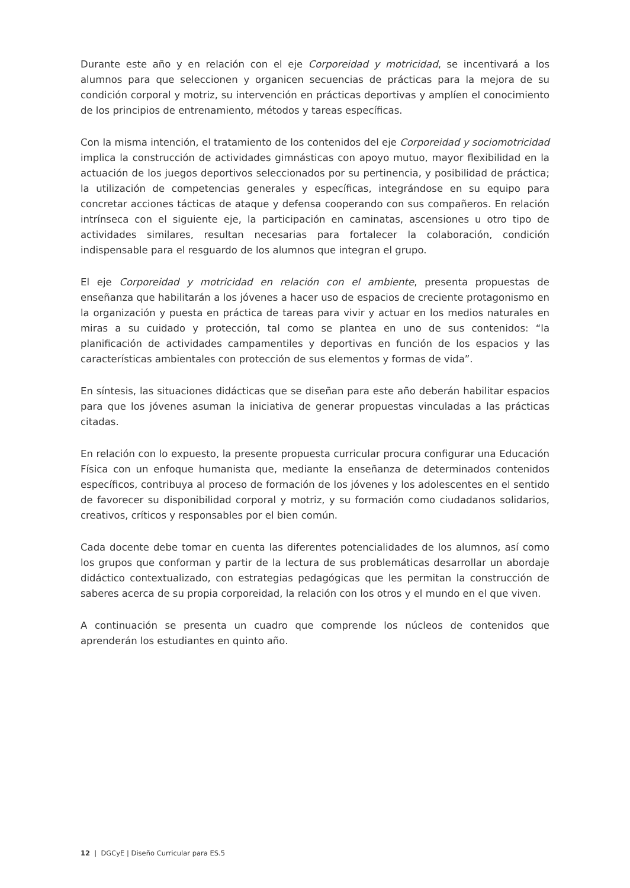Durante este año y en relación con el eje Corporeidad y motricidad, se incentivará a los alumnos para que seleccionen y organicen secuencias de prácticas para la mejora de su condición corporal y motriz, su intervención en prácticas deportivas y amplíen el conocimiento de los principios de entrenamiento, métodos y tareas específicas.
Con la misma intención, el tratamiento de los contenidos del eje Corporeidad y sociomotricidad implica la construcción de actividades gimnásticas con apoyo mutuo, mayor flexibilidad en la actuación de los juegos deportivos seleccionados por su pertinencia, y posibilidad de práctica; la utilización de competencias generales y específicas, integrándose en su equipo para concretar acciones tácticas de ataque y defensa cooperando con sus compañeros. En relación intrínseca con el siguiente eje, la participación en caminatas, ascensiones u otro tipo de actividades similares, resultan necesarias para fortalecer la colaboración, condición indispensable para el resguardo de los alumnos que integran el grupo.
El eje Corporeidad y motricidad en relación con el ambiente, presenta propuestas de enseñanza que habilitarán a los jóvenes a hacer uso de espacios de creciente protagonismo en la organización y puesta en práctica de tareas para vivir y actuar en los medios naturales en miras a su cuidado y protección, tal como se plantea en uno de sus contenidos: “la planificación de actividades campamentiles y deportivas en función de los espacios y las características ambientales con protección de sus elementos y formas de vida”.
En síntesis, las situaciones didácticas que se diseñan para este año deberán habilitar espacios para que los jóvenes asuman la iniciativa de generar propuestas vinculadas a las prácticas citadas.
En relación con lo expuesto, la presente propuesta curricular procura configurar una Educación Física con un enfoque humanista que, mediante la enseñanza de determinados contenidos específicos, contribuya al proceso de formación de los jóvenes y los adolescentes en el sentido de favorecer su disponibilidad corporal y motriz, y su formación como ciudadanos solidarios, creativos, críticos y responsables por el bien común.
Cada docente debe tomar en cuenta las diferentes potencialidades de los alumnos, así como los grupos que conforman y partir de la lectura de sus problemáticas desarrollar un abordaje didáctico contextualizado, con estrategias pedagógicas que les permitan la construcción de saberes acerca de su propia corporeidad, la relación con los otros y el mundo en el que viven.
A continuación se presenta un cuadro que comprende los núcleos de contenidos que aprenderán los estudiantes en quinto año.
12 | DGCyE | Diseño Curricular para ES.5